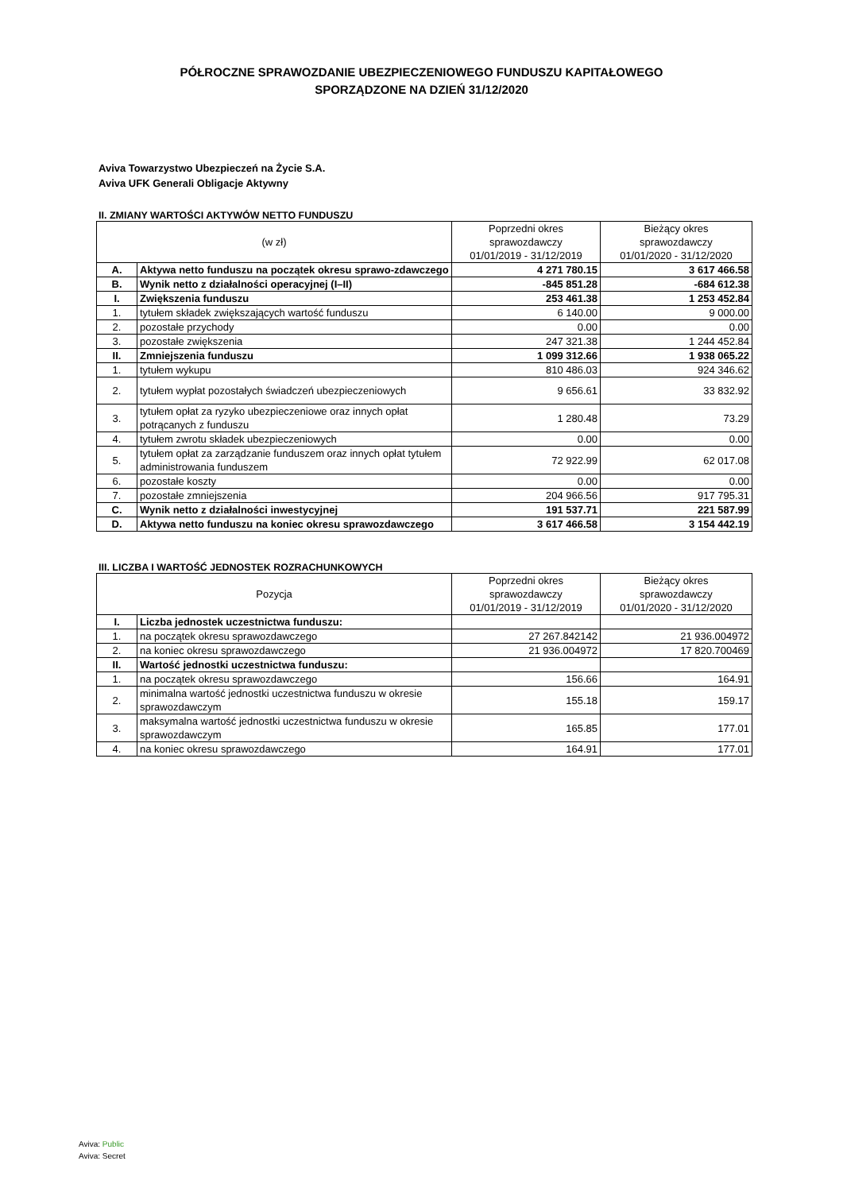PÓŁROCZNE SPRAWOZDANIE UBEZPIECZENIOWEGO FUNDUSZU KAPITAŁOWEGO
SPORZĄDZONE NA DZIEŃ 31/12/2020
Aviva Towarzystwo Ubezpieczeń na Życie S.A.
Aviva UFK Generali Obligacje Aktywny
II. ZMIANY WARTOŚCI AKTYWÓW NETTO FUNDUSZU
| (w zł) | | Poprzedni okres sprawozdawczy 01/01/2019 - 31/12/2019 | Bieżący okres sprawozdawczy 01/01/2020 - 31/12/2020 |
| --- | --- | --- | --- |
| A. | Aktywa netto funduszu na początek okresu sprawo-zdawczego | 4 271 780.15 | 3 617 466.58 |
| B. | Wynik netto z działalności operacyjnej (I–II) | -845 851.28 | -684 612.38 |
| I. | Zwiększenia funduszu | 253 461.38 | 1 253 452.84 |
| 1. | tytułem składek zwiększających wartość funduszu | 6 140.00 | 9 000.00 |
| 2. | pozostałe przychody | 0.00 | 0.00 |
| 3. | pozostałe zwiększenia | 247 321.38 | 1 244 452.84 |
| II. | Zmniejszenia funduszu | 1 099 312.66 | 1 938 065.22 |
| 1. | tytułem wykupu | 810 486.03 | 924 346.62 |
| 2. | tytułem wypłat pozostałych świadczeń ubezpieczeniowych | 9 656.61 | 33 832.92 |
| 3. | tytułem opłat za ryzyko ubezpieczeniowe oraz innych opłat potrącanych z funduszu | 1 280.48 | 73.29 |
| 4. | tytułem zwrotu składek ubezpieczeniowych | 0.00 | 0.00 |
| 5. | tytułem opłat za zarządzanie funduszem oraz innych opłat tytułem administrowania funduszem | 72 922.99 | 62 017.08 |
| 6. | pozostałe koszty | 0.00 | 0.00 |
| 7. | pozostałe zmniejszenia | 204 966.56 | 917 795.31 |
| C. | Wynik netto z działalności inwestycyjnej | 191 537.71 | 221 587.99 |
| D. | Aktywa netto funduszu na koniec okresu sprawozdawczego | 3 617 466.58 | 3 154 442.19 |
III. LICZBA I WARTOŚĆ JEDNOSTEK ROZRACHUNKOWYCH
| Pozycja | | Poprzedni okres sprawozdawczy 01/01/2019 - 31/12/2019 | Bieżący okres sprawozdawczy 01/01/2020 - 31/12/2020 |
| --- | --- | --- | --- |
| I. | Liczba jednostek uczestnictwa funduszu: | | |
| 1. | na początek okresu sprawozdawczego | 27 267.842142 | 21 936.004972 |
| 2. | na koniec okresu sprawozdawczego | 21 936.004972 | 17 820.700469 |
| II. | Wartość jednostki uczestnictwa funduszu: | | |
| 1. | na początek okresu sprawozdawczego | 156.66 | 164.91 |
| 2. | minimalna wartość jednostki uczestnictwa funduszu w okresie sprawozdawczym | 155.18 | 159.17 |
| 3. | maksymalna wartość jednostki uczestnictwa funduszu w okresie sprawozdawczym | 165.85 | 177.01 |
| 4. | na koniec okresu sprawozdawczego | 164.91 | 177.01 |
Aviva: Public
Aviva: Secret